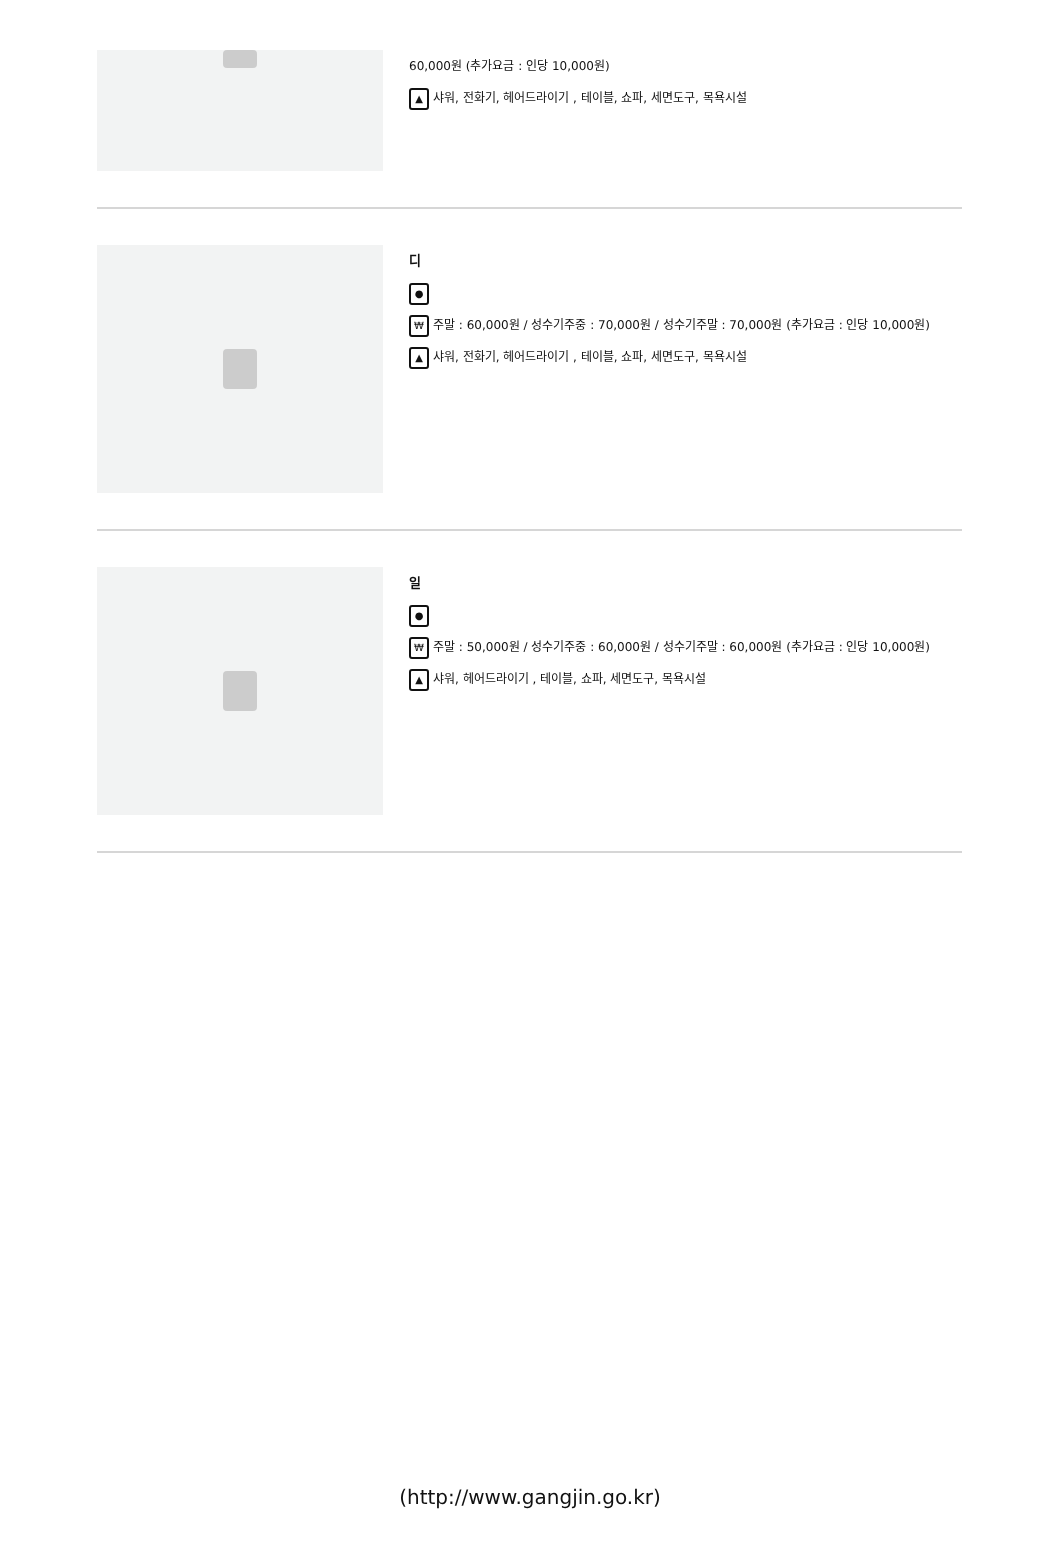60,000원 (추가요금 : 인당 10,000원)
▲ 샤워, 전화기, 헤어드라이기 , 테이블, 쇼파, 세면도구, 목욕시설
디
●
₩ 주말 : 60,000원 / 성수기주중 : 70,000원 / 성수기주말 : 70,000원 (추가요금 : 인당 10,000원)
▲ 샤워, 전화기, 헤어드라이기 , 테이블, 쇼파, 세면도구, 목욕시설
일
●
₩ 주말 : 50,000원 / 성수기주중 : 60,000원 / 성수기주말 : 60,000원 (추가요금 : 인당 10,000원)
▲ 샤워, 헤어드라이기 , 테이블, 쇼파, 세면도구, 목욕시설
(http://www.gangjin.go.kr)